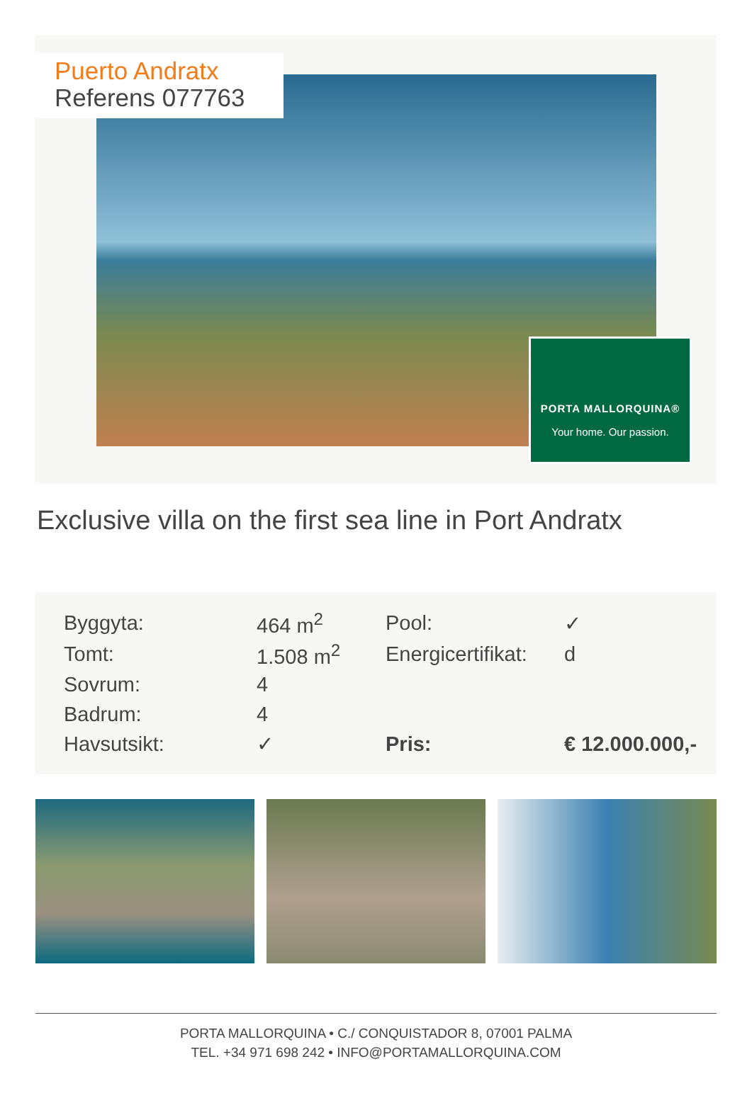Puerto Andratx
Referens 077763
PORTA MALLORQUINA®
Your home. Our passion.
Exclusive villa on the first sea line in Port Andratx
| Byggyta: | 464 m<sup>2</sup> | Pool: | ✓ |
| Tomt: | 1.508 m<sup>2</sup> | Energicertifikat: | d |
| Sovrum: | 4 | | |
| Badrum: | 4 | | |
| Havsutsikt: | ✓ | Pris: | € 12.000.000,- |
PORTA MALLORQUINA • C./ CONQUISTADOR 8, 07001 PALMA
TEL. +34 971 698 242 • INFO@PORTAMALLORQUINA.COM